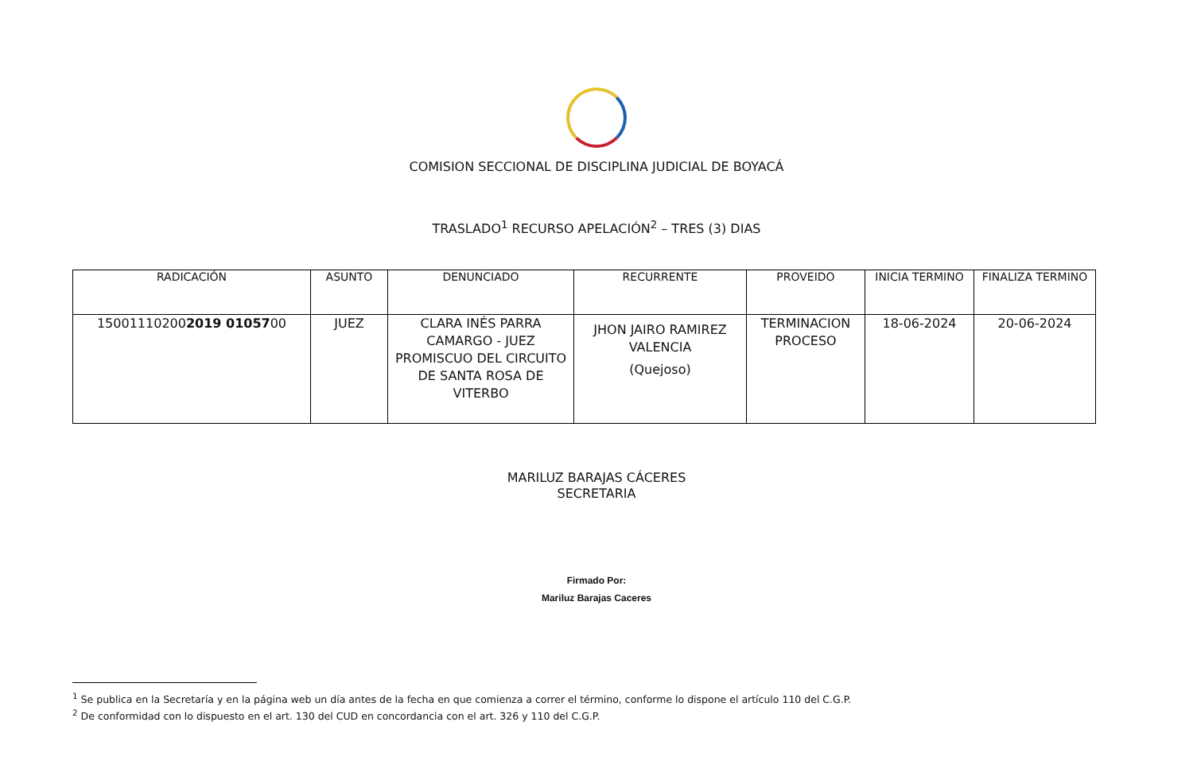COMISION SECCIONAL DE DISCIPLINA JUDICIAL DE BOYACÁ
TRASLADO<sup>1</sup> RECURSO APELACIÓN<sup>2</sup> – TRES (3) DIAS
| RADICACIÓN | ASUNTO | DENUNCIADO | RECURRENTE | PROVEIDO | INICIA TERMINO | FINALIZA TERMINO |
| --- | --- | --- | --- | --- | --- | --- |
| 15001110200 2019 01057 00 | JUEZ | CLARA INÉS PARRA CAMARGO - JUEZ PROMISCUO DEL CIRCUITO DE SANTA ROSA DE VITERBO | JHON JAIRO RAMIREZ VALENCIA (Quejoso) | TERMINACION PROCESO | 18-06-2024 | 20-06-2024 |
MARILUZ BARAJAS CÁCERES
SECRETARIA
Firmado Por:
Mariluz Barajas Caceres
<sup>1</sup> Se publica en la Secretaría y en la página web un día antes de la fecha en que comienza a correr el término, conforme lo dispone el artículo 110 del C.G.P.
<sup>2</sup> De conformidad con lo dispuesto en el art. 130 del CUD en concordancia con el art. 326 y 110 del C.G.P.